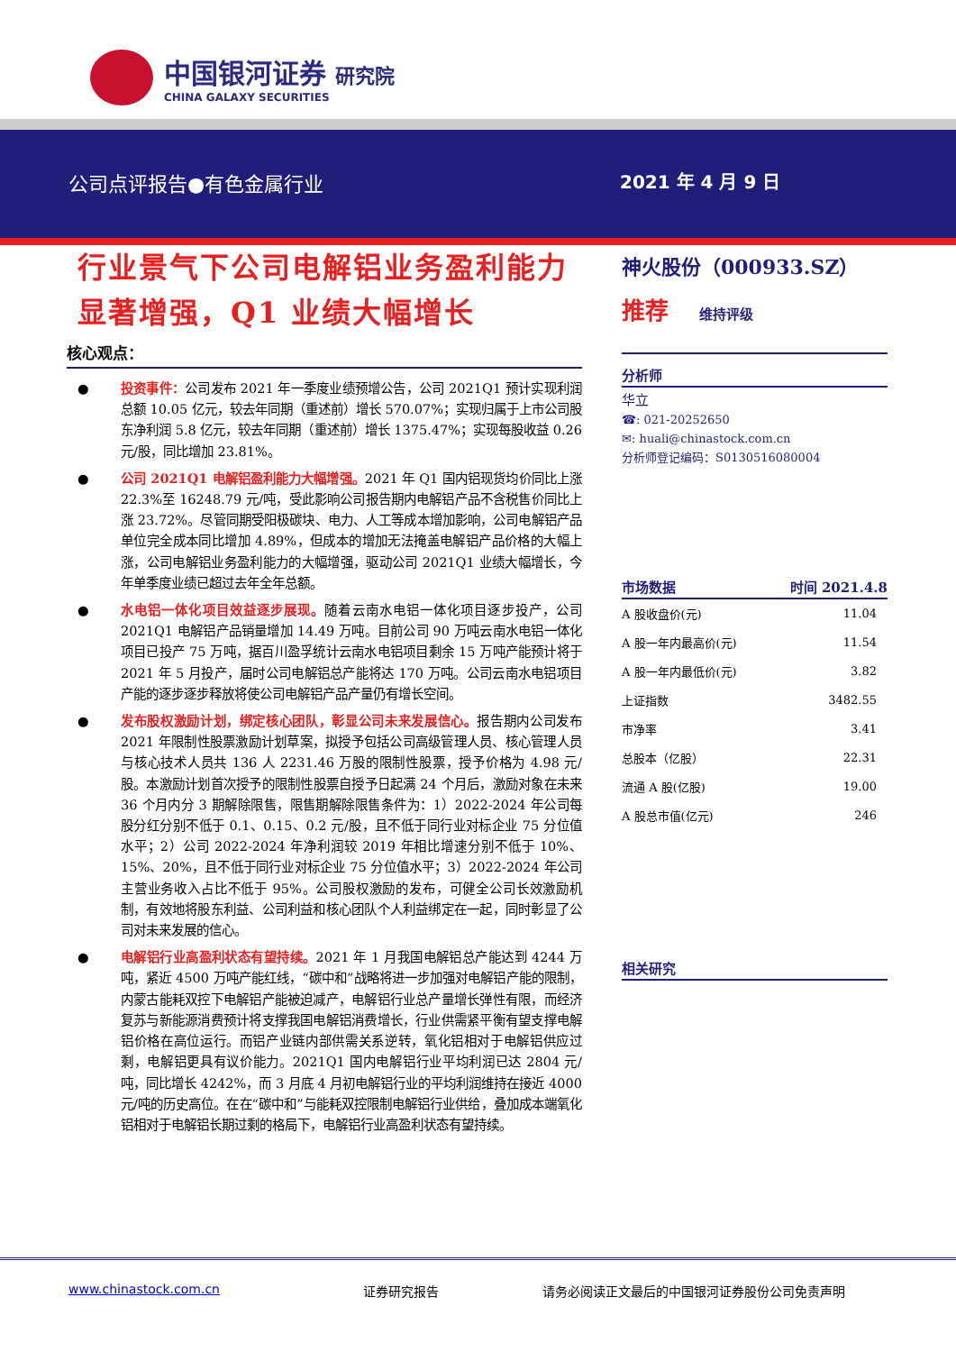中国银河证券 研究院
CHINA GALAXY SECURITIES
公司点评报告●有色金属行业 2021 年 4 月 9 日
行业景气下公司电解铝业务盈利能力显著增强，Q1 业绩大幅增长
核心观点：
● 投资事件：公司发布 2021 年一季度业绩预增公告，公司 2021Q1 预计实现利润总额 10.05 亿元，较去年同期（重述前）增长 570.07%；实现归属于上市公司股东净利润 5.8 亿元，较去年同期（重述前）增长 1375.47%；实现每股收益 0.26 元/股，同比增加 23.81%。
● 公司 2021Q1 电解铝盈利能力大幅增强。2021 年 Q1 国内铝现货均价同比上涨 22.3%至 16248.79 元/吨，受此影响公司报告期内电解铝产品不含税售价同比上涨 23.72%。尽管同期受阳极碳块、电力、人工等成本增加影响，公司电解铝产品单位完全成本同比增加 4.89%，但成本的增加无法掩盖电解铝产品价格的大幅上涨，公司电解铝业务盈利能力的大幅增强，驱动公司 2021Q1 业绩大幅增长，今年单季度业绩已超过去年全年总额。
● 水电铝一体化项目效益逐步展现。随着云南水电铝一体化项目逐步投产，公司 2021Q1 电解铝产品销量增加 14.49 万吨。目前公司 90 万吨云南水电铝一体化项目已投产 75 万吨，据百川盈孚统计云南水电铝项目剩余 15 万吨产能预计将于 2021 年 5 月投产，届时公司电解铝总产能将达 170 万吨。公司云南水电铝项目产能的逐步逐步释放将使公司电解铝产品产量仍有增长空间。
● 发布股权激励计划，绑定核心团队，彰显公司未来发展信心。报告期内公司发布 2021 年限制性股票激励计划草案，拟授予包括公司高级管理人员、核心管理人员与核心技术人员共 136 人 2231.46 万股的限制性股票，授予价格为 4.98 元/股。本激励计划首次授予的限制性股票自授予日起满 24 个月后，激励对象在未来 36 个月内分 3 期解除限售，限售期解除限售条件为：1）2022-2024 年公司每股分红分别不低于 0.1、0.15、0.2 元/股，且不低于同行业对标企业 75 分位值水平；2）公司 2022-2024 年净利润较 2019 年相比增速分别不低于 10%、15%、20%，且不低于同行业对标企业 75 分位值水平；3）2022-2024 年公司主营业务收入占比不低于 95%。公司股权激励的发布，可健全公司长效激励机制，有效地将股东利益、公司利益和核心团队个人利益绑定在一起，同时彰显了公司对未来发展的信心。
● 电解铝行业高盈利状态有望持续。2021 年 1 月我国电解铝总产能达到 4244 万吨，紧近 4500 万吨产能红线，“碳中和”战略将进一步加强对电解铝产能的限制，内蒙古能耗双控下电解铝产能被迫减产，电解铝行业总产量增长弹性有限，而经济复苏与新能源消费预计将支撑我国电解铝消费增长，行业供需紧平衡有望支撑电解铝价格在高位运行。而铝产业链内部供需关系逆转，氧化铝相对于电解铝供应过剩，电解铝更具有议价能力。2021Q1 国内电解铝行业平均利润已达 2804 元/吨，同比增长 4242%，而 3 月底 4 月初电解铝行业的平均利润维持在接近 4000 元/吨的历史高位。在在“碳中和”与能耗双控限制电解铝行业供给，叠加成本端氧化铝相对于电解铝长期过剩的格局下，电解铝行业高盈利状态有望持续。
神火股份（000933.SZ）
推荐 维持评级
分析师
华立
☎: 021-20252650
✉: huali@chinastock.com.cn
分析师登记编码：S0130516080004
市场数据 时间 2021.4.8
| A 股收盘价(元) | 11.04 |
| A 股一年内最高价(元) | 11.54 |
| A 股一年内最低价(元) | 3.82 |
| 上证指数 | 3482.55 |
| 市净率 | 3.41 |
| 总股本（亿股） | 22.31 |
| 流通 A 股(亿股) | 19.00 |
| A 股总市值(亿元) | 246 |
相关研究
www.chinastock.com.cn 证券研究报告
请务必阅读正文最后的中国银河证券股份公司免责声明